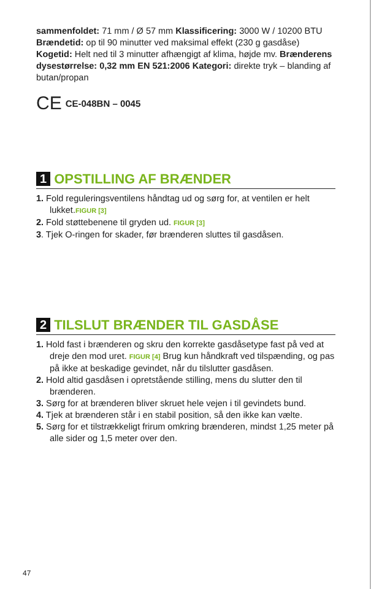sammenfoldet: 71 mm / Ø 57 mm Klassificering: 3000 W / 10200 BTU Brændetid: op til 90 minutter ved maksimal effekt (230 g gasdåse) Kogetid: Helt ned til 3 minutter afhængigt af klima, højde mv. Brænderens dysestørrelse: 0,32 mm EN 521:2006 Kategori: direkte tryk – blanding af butan/propan
CE CE-048BN – 0045
1 OPSTILLING AF BRÆNDER
1. Fold reguleringsventilens håndtag ud og sørg for, at ventilen er helt lukket.FIGUR [3]
2. Fold støttebenene til gryden ud. FIGUR [3]
3. Tjek O-ringen for skader, før brænderen sluttes til gasdåsen.
2 TILSLUT BRÆNDER TIL GASDÅSE
1. Hold fast i brænderen og skru den korrekte gasdåsetype fast på ved at dreje den mod uret. FIGUR [4] Brug kun håndkraft ved tilspænding, og pas på ikke at beskadige gevindet, når du tilslutter gasdåsen.
2. Hold altid gasdåsen i opretstående stilling, mens du slutter den til brænderen.
3. Sørg for at brænderen bliver skruet hele vejen i til gevindets bund.
4. Tjek at brænderen står i en stabil position, så den ikke kan vælte.
5. Sørg for et tilstrækkeligt frirum omkring brænderen, mindst 1,25 meter på alle sider og 1,5 meter over den.
47